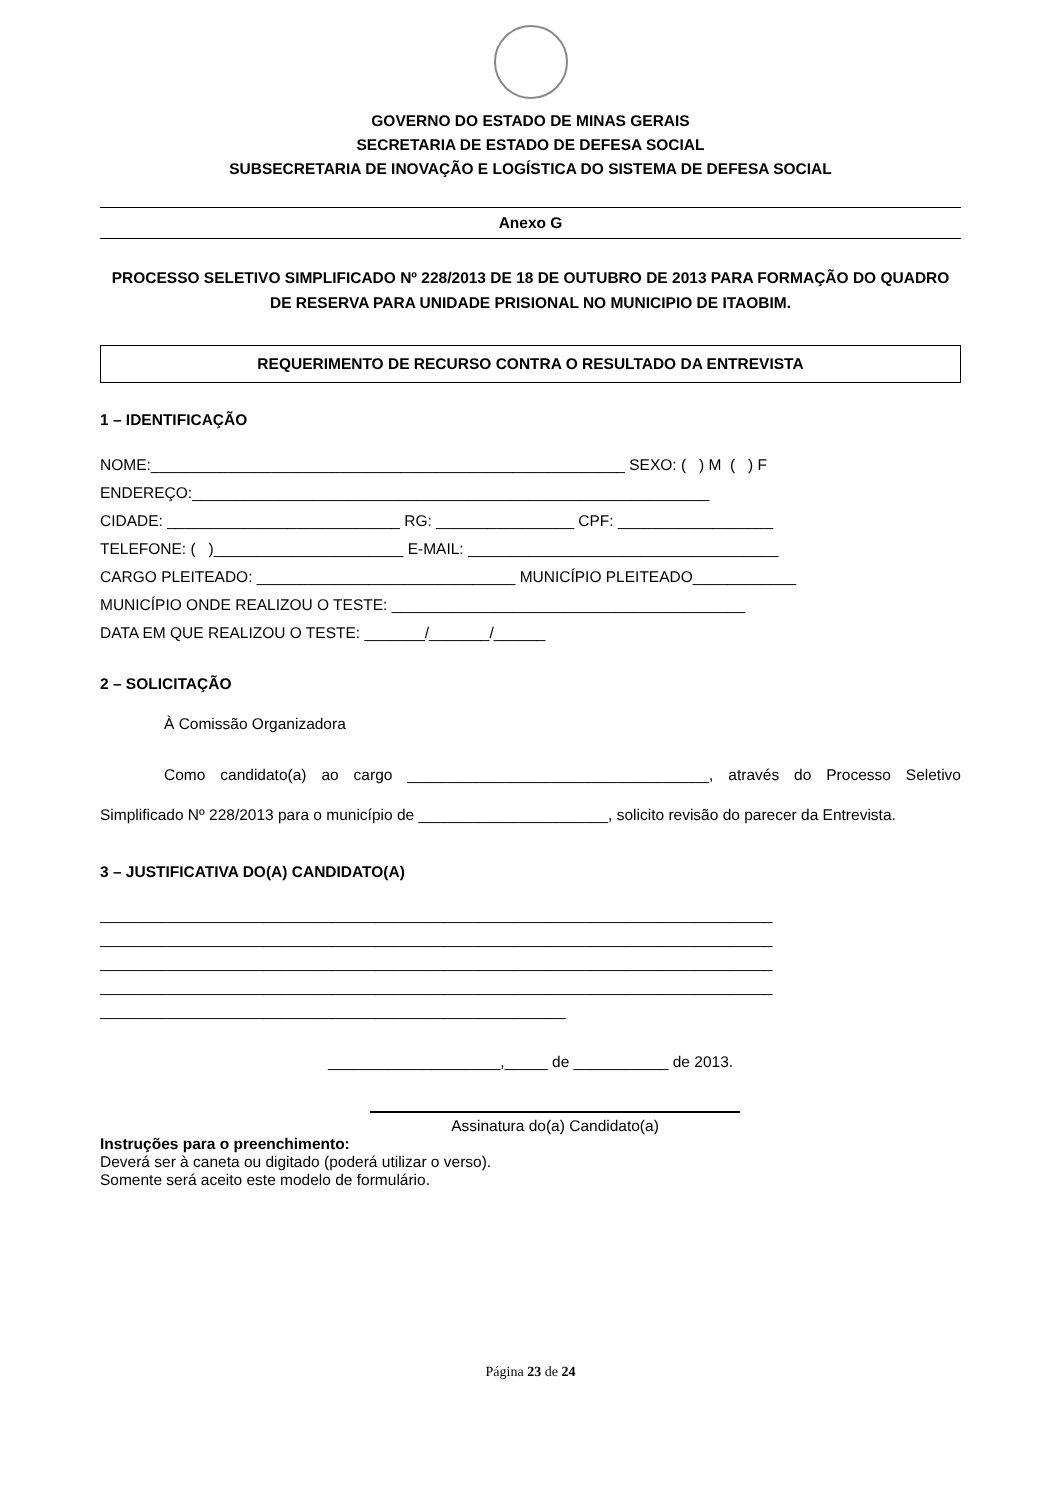GOVERNO DO ESTADO DE MINAS GERAIS
SECRETARIA DE ESTADO DE DEFESA SOCIAL
SUBSECRETARIA DE INOVAÇÃO E LOGÍSTICA DO SISTEMA DE DEFESA SOCIAL
Anexo G
PROCESSO SELETIVO SIMPLIFICADO Nº 228/2013 DE 18 DE OUTUBRO DE 2013 PARA FORMAÇÃO DO QUADRO DE RESERVA PARA UNIDADE PRISIONAL NO MUNICIPIO DE ITAOBIM.
REQUERIMENTO DE RECURSO CONTRA O RESULTADO DA ENTREVISTA
1 – IDENTIFICAÇÃO
NOME:_______________________________________________________ SEXO: ( ) M ( ) F ENDEREÇO:____________________________________________________________ CIDADE: ___________________________ RG: ________________ CPF: __________________ TELEFONE: ( )______________________ E-MAIL: ____________________________________ CARGO PLEITEADO: ______________________________ MUNICÍPIO PLEITEADO____________ MUNICÍPIO ONDE REALIZOU O TESTE: _________________________________________ DATA EM QUE REALIZOU O TESTE: _______/_______/______
2 – SOLICITAÇÃO
À Comissão Organizadora
Como candidato(a) ao cargo ___________________________________, através do Processo Seletivo Simplificado Nº 228/2013 para o município de ______________________, solicito revisão do parecer da Entrevista.
3 – JUSTIFICATIVA DO(A) CANDIDATO(A)
______________________________________________________________________________ ______________________________________________________________________________ ______________________________________________________________________________ ______________________________________________________________________________ ______________________________________________________
____________________,_____ de ___________ de 2013.
Assinatura do(a) Candidato(a)
Instruções para o preenchimento:
Deverá ser à caneta ou digitado (poderá utilizar o verso).
Somente será aceito este modelo de formulário.
Página 23 de 24